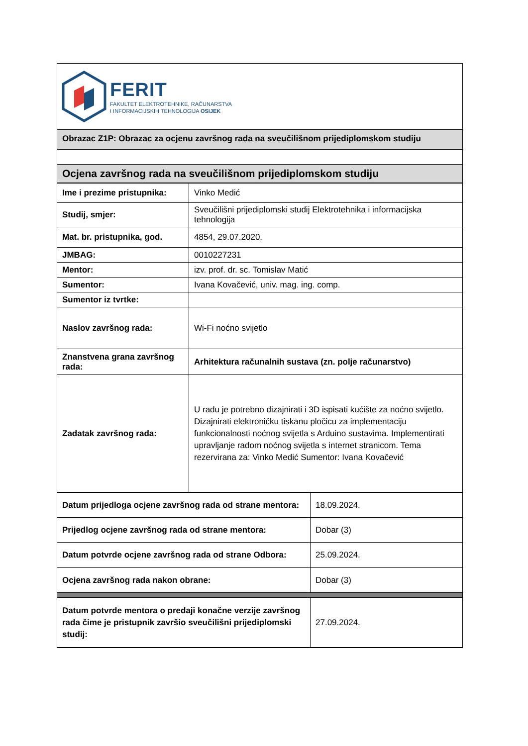FERIT
FAKULTET ELEKTROTEHNIKE, RAČUNARSTVA
I INFORMACIJSKIH TEHNOLOGIJA OSIJEK
Obrazac Z1P: Obrazac za ocjenu završnog rada na sveučilišnom prijediplomskom studiju
Ocjena završnog rada na sveučilišnom prijediplomskom studiju
| Ime i prezime pristupnika: | Vinko Medić |
| Studij, smjer: | Sveučilišni prijediplomski studij Elektrotehnika i informacijska tehnologija |
| Mat. br. pristupnika, god. | 4854, 29.07.2020. |
| JMBAG: | 0010227231 |
| Mentor: | izv. prof. dr. sc. Tomislav Matić |
| Sumentor: | Ivana Kovačević, univ. mag. ing. comp. |
| Sumentor iz tvrtke: | |
| Naslov završnog rada: | Wi-Fi noćno svijetlo |
| Znanstvena grana završnog rada: | Arhitektura računalnih sustava (zn. polje računarstvo) |
| Zadatak završnog rada: | U radu je potrebno dizajnirati i 3D ispisati kućište za noćno svijetlo. Dizajnirati elektroničku tiskanu pločicu za implementaciju funkcionalnosti noćnog svijetla s Arduino sustavima. Implementirati upravljanje radom noćnog svijetla s internet stranicom. Tema rezervirana za: Vinko Medić Sumentor: Ivana Kovačević |
| Datum prijedloga ocjene završnog rada od strane mentora: | 18.09.2024. |
| Prijedlog ocjene završnog rada od strane mentora: | Dobar (3) |
| Datum potvrde ocjene završnog rada od strane Odbora: | 25.09.2024. |
| Ocjena završnog rada nakon obrane: | Dobar (3) |
| Datum potvrde mentora o predaji konačne verzije završnog rada čime je pristupnik završio sveučilišni prijediplomski studij: | 27.09.2024. |